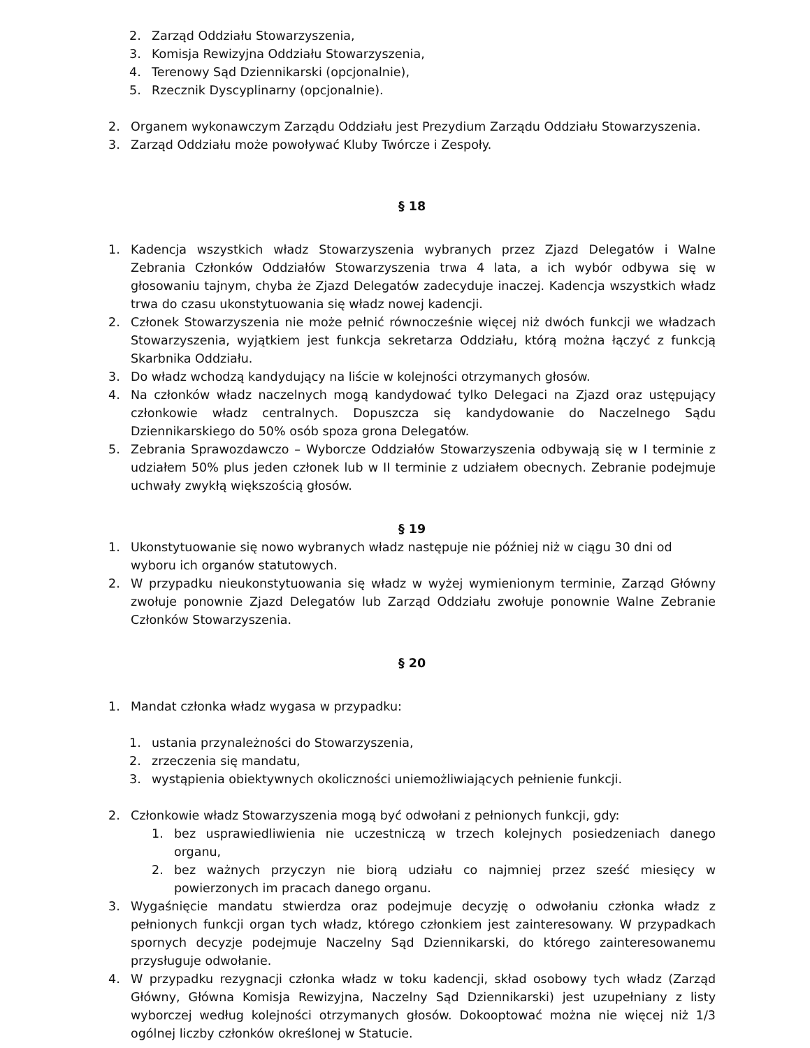2. Zarząd Oddziału Stowarzyszenia,
3. Komisja Rewizyjna Oddziału Stowarzyszenia,
4. Terenowy Sąd Dziennikarski (opcjonalnie),
5. Rzecznik Dyscyplinarny (opcjonalnie).
2. Organem wykonawczym Zarządu Oddziału jest Prezydium Zarządu Oddziału Stowarzyszenia.
3. Zarząd Oddziału może powoływać Kluby Twórcze i Zespoły.
§ 18
1. Kadencja wszystkich władz Stowarzyszenia wybranych przez Zjazd Delegatów i Walne Zebrania Członków Oddziałów Stowarzyszenia trwa 4 lata, a ich wybór odbywa się w głosowaniu tajnym, chyba że Zjazd Delegatów zadecyduje inaczej. Kadencja wszystkich władz trwa do czasu ukonstytuowania się władz nowej kadencji.
2. Członek Stowarzyszenia nie może pełnić równocześnie więcej niż dwóch funkcji we władzach Stowarzyszenia, wyjątkiem jest funkcja sekretarza Oddziału, którą można łączyć z funkcją Skarbnika Oddziału.
3. Do władz wchodzą kandydujący na liście w kolejności otrzymanych głosów.
4. Na członków władz naczelnych mogą kandydować tylko Delegaci na Zjazd oraz ustępujący członkowie władz centralnych. Dopuszcza się kandydowanie do Naczelnego Sądu Dziennikarskiego do 50% osób spoza grona Delegatów.
5. Zebrania Sprawozdawczo – Wyborcze Oddziałów Stowarzyszenia odbywają się w I terminie z udziałem 50% plus jeden członek lub w II terminie z udziałem obecnych. Zebranie podejmuje uchwały zwykłą większością głosów.
§ 19
1. Ukonstytuowanie się nowo wybranych władz następuje nie później niż w ciągu 30 dni od wyboru ich organów statutowych.
2. W przypadku nieukonstytuowania się władz w wyżej wymienionym terminie, Zarząd Główny zwołuje ponownie Zjazd Delegatów lub Zarząd Oddziału zwołuje ponownie Walne Zebranie Członków Stowarzyszenia.
§ 20
1. Mandat członka władz wygasa w przypadku:
1. ustania przynależności do Stowarzyszenia,
2. zrzeczenia się mandatu,
3. wystąpienia obiektywnych okoliczności uniemożliwiających pełnienie funkcji.
2. Członkowie władz Stowarzyszenia mogą być odwołani z pełnionych funkcji, gdy:
1. bez usprawiedliwienia nie uczestniczą w trzech kolejnych posiedzeniach danego organu,
2. bez ważnych przyczyn nie biorą udziału co najmniej przez sześć miesięcy w powierzonych im pracach danego organu.
3. Wygaśnięcie mandatu stwierdza oraz podejmuje decyzję o odwołaniu członka władz z pełnionych funkcji organ tych władz, którego członkiem jest zainteresowany. W przypadkach spornych decyzje podejmuje Naczelny Sąd Dziennikarski, do którego zainteresowanemu przysługuje odwołanie.
4. W przypadku rezygnacji członka władz w toku kadencji, skład osobowy tych władz (Zarząd Główny, Główna Komisja Rewizyjna, Naczelny Sąd Dziennikarski) jest uzupełniany z listy wyborczej według kolejności otrzymanych głosów. Dokooptować można nie więcej niż 1/3 ogólnej liczby członków określonej w Statucie.